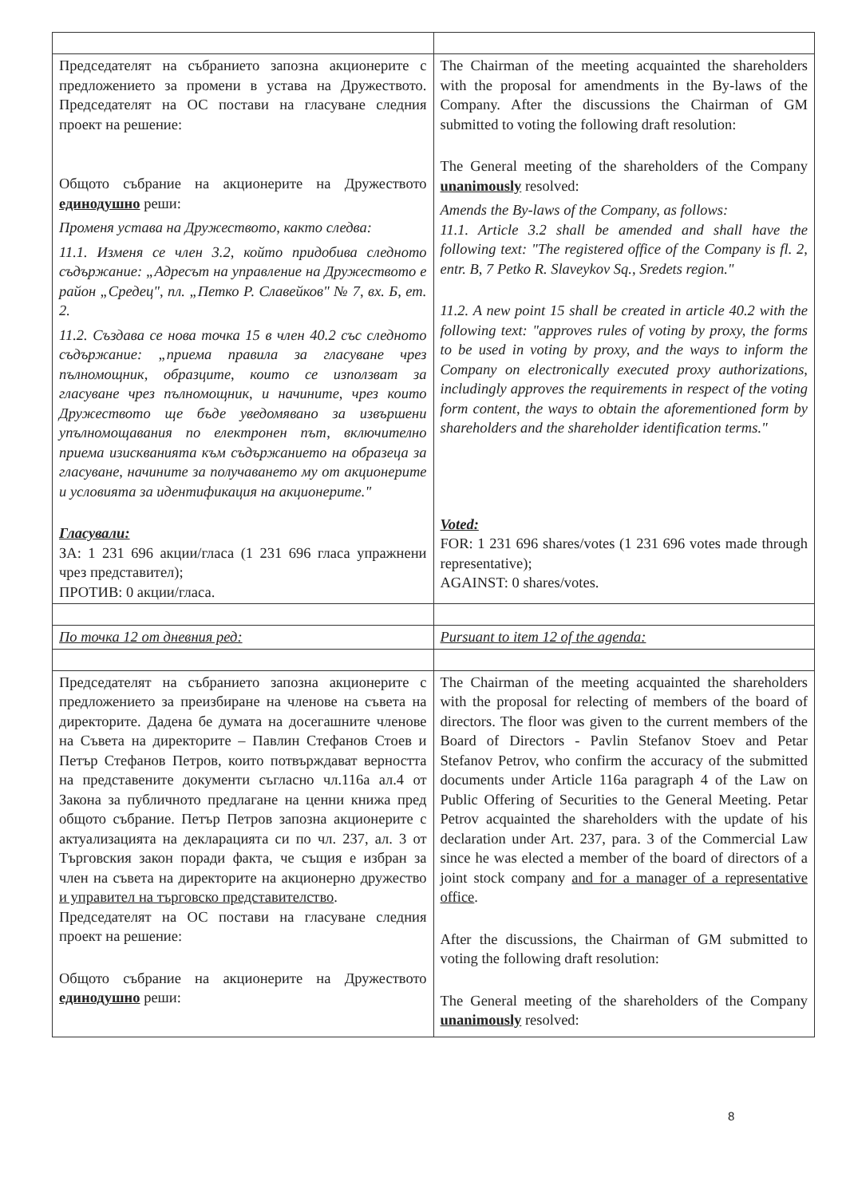| Председателят на събранието запозна акционерите с предложението за промени в устава на Дружеството. Председателят на ОС постави на гласуване следния проект на решение: Общото събрание на акционерите на Дружеството единодушно реши: Променя устава на Дружеството, както следва: 11.1. Изменя се член 3.2, който придобива следното съдържание: „Адресът на управление на Дружеството е район „Средец", пл. „Петко Р. Славейков" № 7, вх. Б, ет. 2. 11.2. Създава се нова точка 15 в член 40.2 със следното съдържание: „приема правила за гласуване чрез пълномощник, образците, които се използват за гласуване чрез пълномощник, и начините, чрез които Дружеството ще бъде уведомявано за извършени упълномощавания по електронен път, включително приема изискванията към съдържанието на образеца за гласуване, начините за получаването му от акционерите и условията за идентификация на акционерите." Гласували: ЗА: 1 231 696 акции/гласа (1 231 696 гласа упражнени чрез представител); ПРОТИВ: 0 акции/гласа. | The Chairman of the meeting acquainted the shareholders with the proposal for amendments in the By-laws of the Company. After the discussions the Chairman of GM submitted to voting the following draft resolution: The General meeting of the shareholders of the Company unanimously resolved: Amends the By-laws of the Company, as follows: 11.1. Article 3.2 shall be amended and shall have the following text: "The registered office of the Company is fl. 2, entr. B, 7 Petko R. Slaveykov Sq., Sredets region." 11.2. A new point 15 shall be created in article 40.2 with the following text: "approves rules of voting by proxy, the forms to be used in voting by proxy, and the ways to inform the Company on electronically executed proxy authorizations, includingly approves the requirements in respect of the voting form content, the ways to obtain the aforementioned form by shareholders and the shareholder identification terms." Voted: FOR: 1 231 696 shares/votes (1 231 696 votes made through representative); AGAINST: 0 shares/votes. |
| По точка 12 от дневния ред: | Pursuant to item 12 of the agenda: |
| Председателят на събранието запозна акционерите с предложението за преизбиране на членове на съвета на директорите. Дадена бе думата на досегашните членове на Съвета на директорите – Павлин Стефанов Стоев и Петър Стефанов Петров, които потвърждават верността на представените документи съгласно чл.116а ал.4 от Закона за публичното предлагане на ценни книжа пред общото събрание. Петър Петров запозна акционерите с актуализацията на декларацията си по чл. 237, ал. 3 от Търговския закон поради факта, че същия е избран за член на съвета на директорите на акционерно дружество и управител на търговско представителство . Председателят на ОС постави на гласуване следния проект на решение: Общото събрание на акционерите на Дружеството единодушно реши: | The Chairman of the meeting acquainted the shareholders with the proposal for relecting of members of the board of directors. The floor was given to the current members of the Board of Directors - Pavlin Stefanov Stoev and Petar Stefanov Petrov, who confirm the accuracy of the submitted documents under Article 116a paragraph 4 of the Law on Public Offering of Securities to the General Meeting. Petar Petrov acquainted the shareholders with the update of his declaration under Art. 237, para. 3 of the Commercial Law since he was elected a member of the board of directors of a joint stock company and for a manager of a representative office . After the discussions, the Chairman of GM submitted to voting the following draft resolution: The General meeting of the shareholders of the Company unanimously resolved: |
8